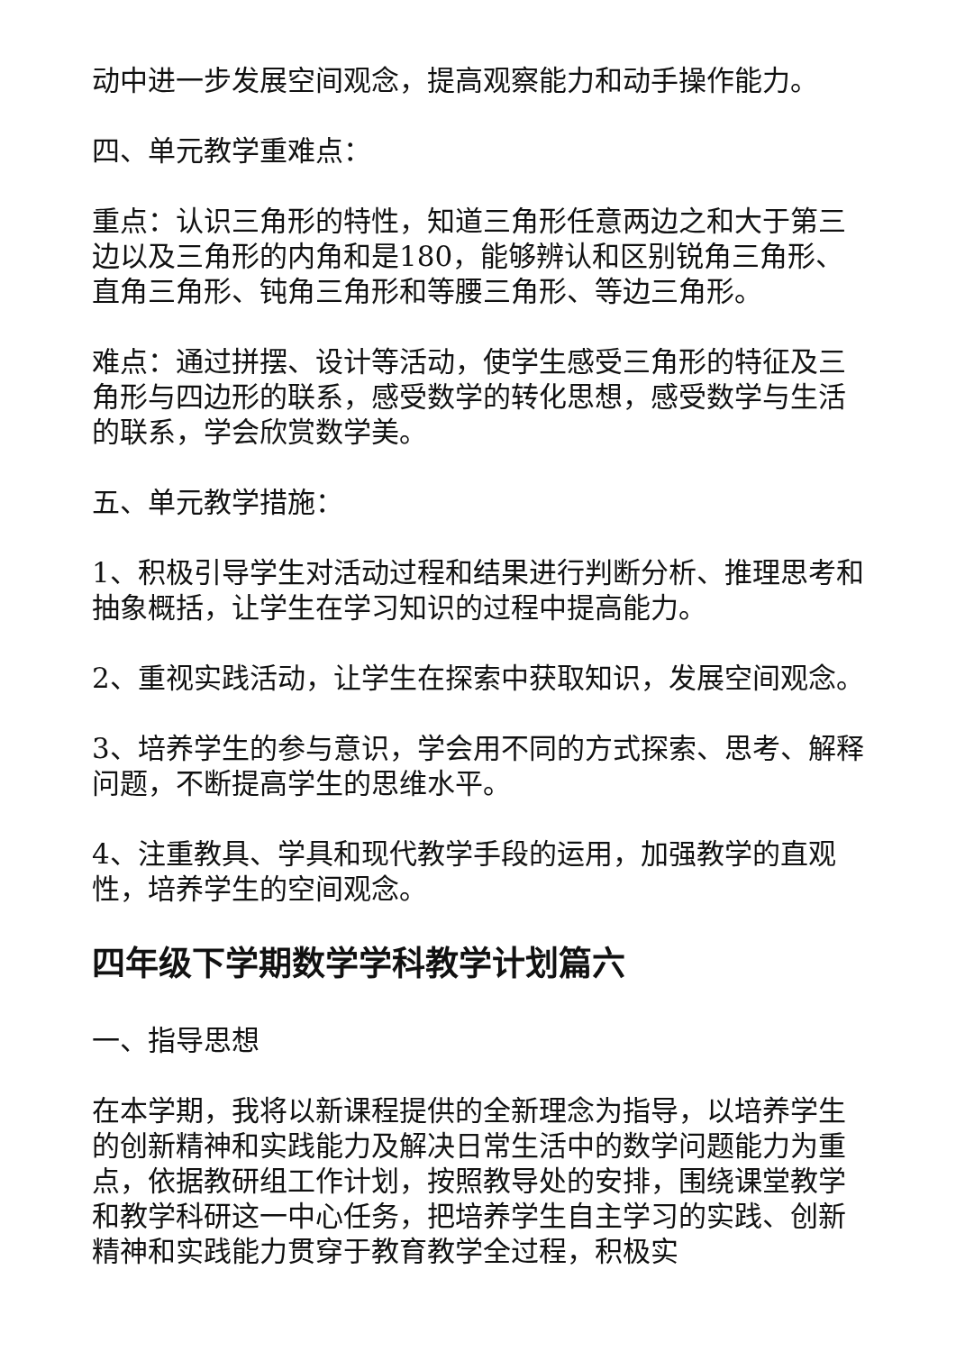动中进一步发展空间观念，提高观察能力和动手操作能力。
四、单元教学重难点：
重点：认识三角形的特性，知道三角形任意两边之和大于第三边以及三角形的内角和是180，能够辨认和区别锐角三角形、直角三角形、钝角三角形和等腰三角形、等边三角形。
难点：通过拼摆、设计等活动，使学生感受三角形的特征及三角形与四边形的联系，感受数学的转化思想，感受数学与生活的联系，学会欣赏数学美。
五、单元教学措施：
1、积极引导学生对活动过程和结果进行判断分析、推理思考和抽象概括，让学生在学习知识的过程中提高能力。
2、重视实践活动，让学生在探索中获取知识，发展空间观念。
3、培养学生的参与意识，学会用不同的方式探索、思考、解释问题，不断提高学生的思维水平。
4、注重教具、学具和现代教学手段的运用，加强教学的直观性，培养学生的空间观念。
四年级下学期数学学科教学计划篇六
一、指导思想
在本学期，我将以新课程提供的全新理念为指导，以培养学生的创新精神和实践能力及解决日常生活中的数学问题能力为重点，依据教研组工作计划，按照教导处的安排，围绕课堂教学和教学科研这一中心任务，把培养学生自主学习的实践、创新精神和实践能力贯穿于教育教学全过程，积极实